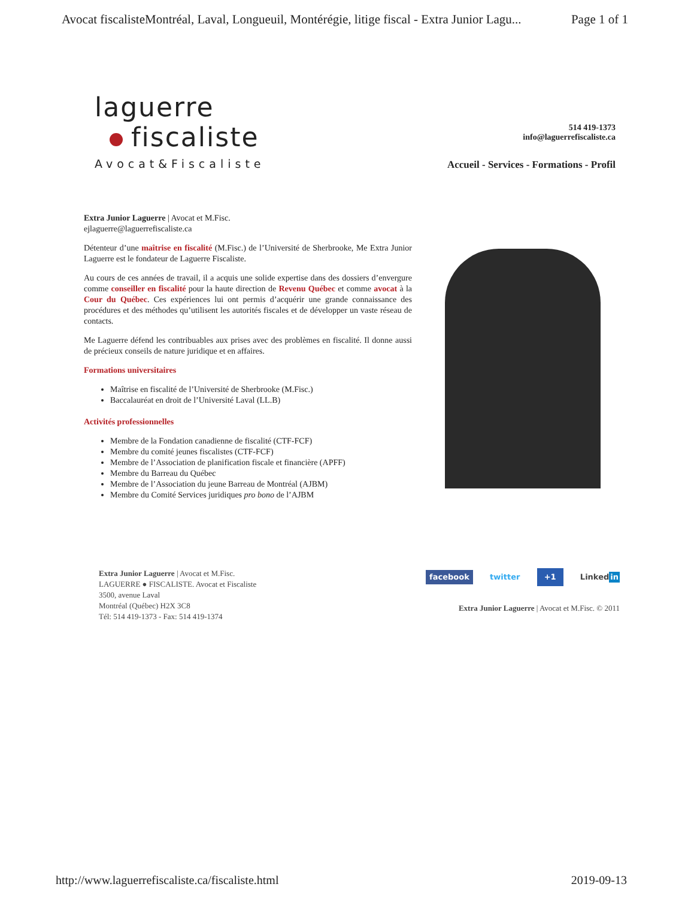Avocat fiscalisteMontréal, Laval, Longueuil, Montérégie, litige fiscal - Extra Junior Lagu... Page 1 of 1
laguerre
fiscaliste
Avocat&Fiscaliste
514 419-1373
info@laguerrefiscaliste.ca
Accueil - Services - Formations - Profil
Extra Junior Laguerre | Avocat et M.Fisc.
ejlaguerre@laguerrefiscaliste.ca
Détenteur d’une maîtrise en fiscalité (M.Fisc.) de l’Université de Sherbrooke, Me Extra Junior Laguerre est le fondateur de Laguerre Fiscaliste.
Au cours de ces années de travail, il a acquis une solide expertise dans des dossiers d’envergure comme conseiller en fiscalité pour la haute direction de Revenu Québec et comme avocat à la Cour du Québec. Ces expériences lui ont permis d’acquérir une grande connaissance des procédures et des méthodes qu’utilisent les autorités fiscales et de développer un vaste réseau de contacts.
Me Laguerre défend les contribuables aux prises avec des problèmes en fiscalité. Il donne aussi de précieux conseils de nature juridique et en affaires.
Formations universitaires
Maîtrise en fiscalité de l’Université de Sherbrooke (M.Fisc.)
Baccalauréat en droit de l’Université Laval (LL.B)
Activités professionnelles
Membre de la Fondation canadienne de fiscalité (CTF-FCF)
Membre du comité jeunes fiscalistes (CTF-FCF)
Membre de l’Association de planification fiscale et financière (APFF)
Membre du Barreau du Québec
Membre de l’Association du jeune Barreau de Montréal (AJBM)
Membre du Comité Services juridiques pro bono de l’AJBM
Extra Junior Laguerre | Avocat et M.Fisc.
LAGUERRE ● FISCALISTE. Avocat et Fiscaliste
3500, avenue Laval
Montréal (Québec) H2X 3C8
Tél: 514 419-1373 - Fax: 514 419-1374
facebook twitter +1 Linked in
Extra Junior Laguerre | Avocat et M.Fisc. © 2011
http://www.laguerrefiscaliste.ca/fiscaliste.html 2019-09-13